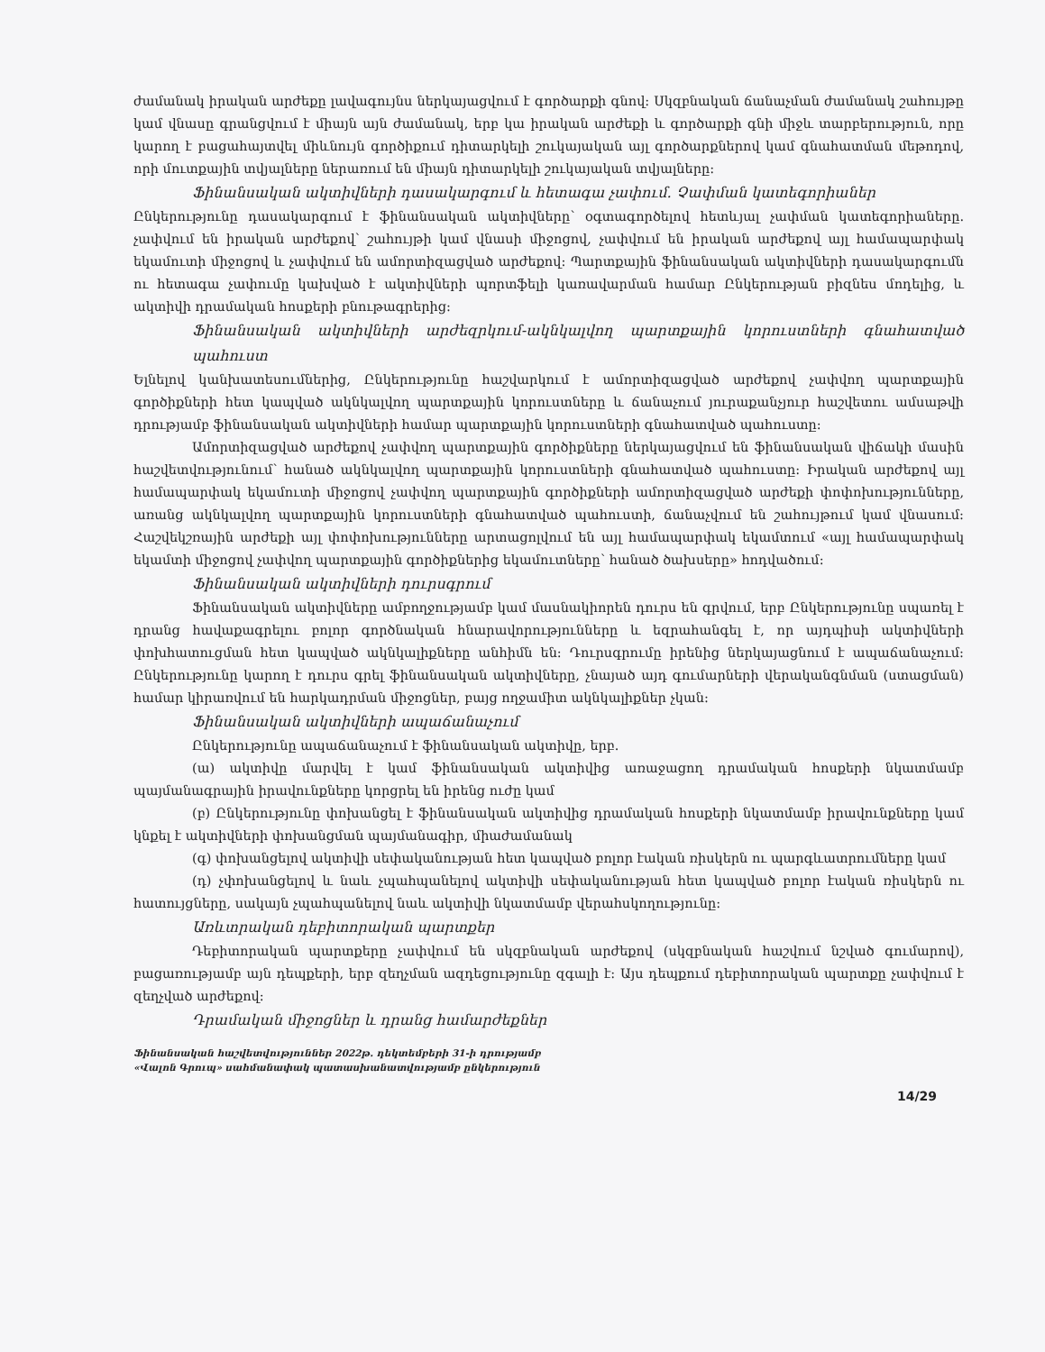ժամանակ իրական արժեքը լավագույնս ներկայացվում է գործարքի գնով: Սկզբնական ճանաչման ժամանակ շահույթը կամ վնասը գրանցվում է միայն այն ժամանակ, երբ կա իրական արժեքի և գործարքի գնի միջև տարբերություն, որը կարող է բացահայտվել միևնույն գործիքում դիտարկելի շուկայական այլ գործարքներով կամ գնահատման մեթոդով, որի մուտքային տվյալները ներառում են միայն դիտարկելի շուկայական տվյալները:
Ֆինանսական ակտիվների դասակարգում և հետագա չափում. Չափման կատեգորիաներ
Ընկերությունը դասակարգում է ֆինանսական ակտիվները՝ օգտագործելով հետևյալ չափման կատեգորիաները. չափվում են իրական արժեքով՝ շահույթի կամ վնասի միջոցով, չափվում են իրական արժեքով այլ համապարփակ եկամուտի միջոցով և չափվում են ամորտիզացված արժեքով: Պարտքային ֆինանսական ակտիվների դասակարգումն ու հետագա չափումը կախված է ակտիվների պորտֆելի կառավարման համար Ընկերության բիզնես մոդելից, և ակտիվի դրամական հոսքերի բնութագրերից:
Ֆինանսական ակտիվների արժեզրկում-ակնկալվող պարտքային կորուստների գնահատված պահուստ
Ելնելով կանխատեսումներից, Ընկերությունը հաշվարկում է ամորտիզացված արժեքով չափվող պարտքային գործիքների հետ կապված ակնկալվող պարտքային կորուստները և ճանաչում յուրաքանչյուր հաշվետու ամսաթվի դրությամբ ֆինանսական ակտիվների համար պարտքային կորուստների գնահատված պահուստը:
Ամորտիզացված արժեքով չափվող պարտքային գործիքները ներկայացվում են ֆինանսական վիճակի մասին հաշվետվությունում՝ հանած ակնկալվող պարտքային կորուստների գնահատված պահուստը: Իրական արժեքով այլ համապարփակ եկամուտի միջոցով չափվող պարտքային գործիքների ամորտիզացված արժեքի փոփոխությունները, առանց ակնկալվող պարտքային կորուստների գնահատված պահուստի, ճանաչվում են շահույթում կամ վնասում: Հաշվեկշռային արժեքի այլ փոփոխությունները արտացոլվում են այլ համապարփակ եկամտում «այլ համապարփակ եկամտի միջոցով չափվող պարտքային գործիքներից եկամուտները՝ հանած ծախսերը» հոդվածում:
Ֆինանսական ակտիվների դուրսգրում
Ֆինանսական ակտիվները ամբողջությամբ կամ մասնակիորեն դուրս են գրվում, երբ Ընկերությունը սպառել է դրանց հավաքագրելու բոլոր գործնական հնարավորությունները և եզրահանգել է, որ այդպիսի ակտիվների փոխհատուցման հետ կապված ակնկալիքները անհիմն են: Դուրսգրումը իրենից ներկայացնում է ապաճանաչում: Ընկերությունը կարող է դուրս գրել ֆինանսական ակտիվները, չնայած այդ գումարների վերականգնման (ստացման) համար կիրառվում են հարկադրման միջոցներ, բայց ողջամիտ ակնկալիքներ չկան:
Ֆինանսական ակտիվների ապաճանաչում
Ընկերությունը ապաճանաչում է ֆինանսական ակտիվը, երբ.
(ա) ակտիվը մարվել է կամ ֆինանսական ակտիվից առաջացող դրամական հոսքերի նկատմամբ պայմանագրային իրավունքները կորցրել են իրենց ուժը կամ
(բ) Ընկերությունը փոխանցել է ֆինանսական ակտիվից դրամական հոսքերի նկատմամբ իրավունքները կամ կնքել է ակտիվների փոխանցման պայմանագիր, միաժամանակ
(գ) փոխանցելով ակտիվի սեփականության հետ կապված բոլոր էական ռիսկերն ու պարգևատրումները կամ
(դ) չփոխանցելով և նաև չպահպանելով ակտիվի սեփականության հետ կապված բոլոր էական ռիսկերն ու հատույցները, սակայն չպահպանելով նաև ակտիվի նկատմամբ վերահսկողությունը:
Առևտրական դեբիտորական պարտքեր
Դեբիտորական պարտքերը չափվում են սկզբնական արժեքով (սկզբնական հաշվում նշված գումարով), բացառությամբ այն դեպքերի, երբ զեղչման ազդեցությունը զգալի է: Այս դեպքում դեբիտորական պարտքը չափվում է զեղչված արժեքով:
Դրամական միջոցներ և դրանց համարժեքներ
Ֆինանսական հաշվետվություններ 2022թ. դեկտեմբերի 31-ի դրությամբ
«Վալոն Գրուպ» սահմանափակ պատասխանատվությամբ ընկերություն
14/29